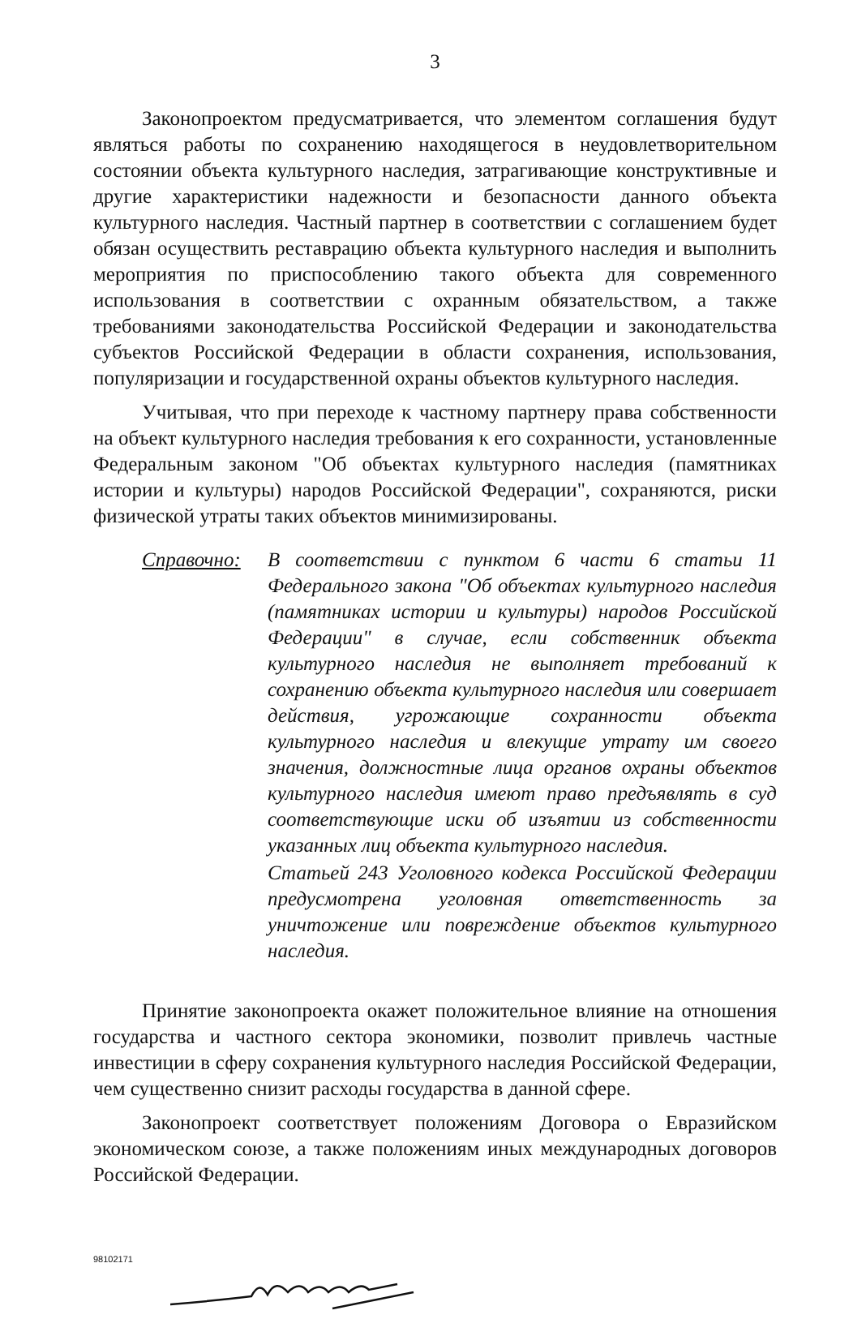3
Законопроектом предусматривается, что элементом соглашения будут являться работы по сохранению находящегося в неудовлетворительном состоянии объекта культурного наследия, затрагивающие конструктивные и другие характеристики надежности и безопасности данного объекта культурного наследия. Частный партнер в соответствии с соглашением будет обязан осуществить реставрацию объекта культурного наследия и выполнить мероприятия по приспособлению такого объекта для современного использования в соответствии с охранным обязательством, а также требованиями законодательства Российской Федерации и законодательства субъектов Российской Федерации в области сохранения, использования, популяризации и государственной охраны объектов культурного наследия.
Учитывая, что при переходе к частному партнеру права собственности на объект культурного наследия требования к его сохранности, установленные Федеральным законом "Об объектах культурного наследия (памятниках истории и культуры) народов Российской Федерации", сохраняются, риски физической утраты таких объектов минимизированы.
Справочно: В соответствии с пунктом 6 части 6 статьи 11 Федерального закона "Об объектах культурного наследия (памятниках истории и культуры) народов Российской Федерации" в случае, если собственник объекта культурного наследия не выполняет требований к сохранению объекта культурного наследия или совершает действия, угрожающие сохранности объекта культурного наследия и влекущие утрату им своего значения, должностные лица органов охраны объектов культурного наследия имеют право предъявлять в суд соответствующие иски об изъятии из собственности указанных лиц объекта культурного наследия.
Статьей 243 Уголовного кодекса Российской Федерации предусмотрена уголовная ответственность за уничтожение или повреждение объектов культурного наследия.
Принятие законопроекта окажет положительное влияние на отношения государства и частного сектора экономики, позволит привлечь частные инвестиции в сферу сохранения культурного наследия Российской Федерации, чем существенно снизит расходы государства в данной сфере.
Законопроект соответствует положениям Договора о Евразийском экономическом союзе, а также положениям иных международных договоров Российской Федерации.
98102171